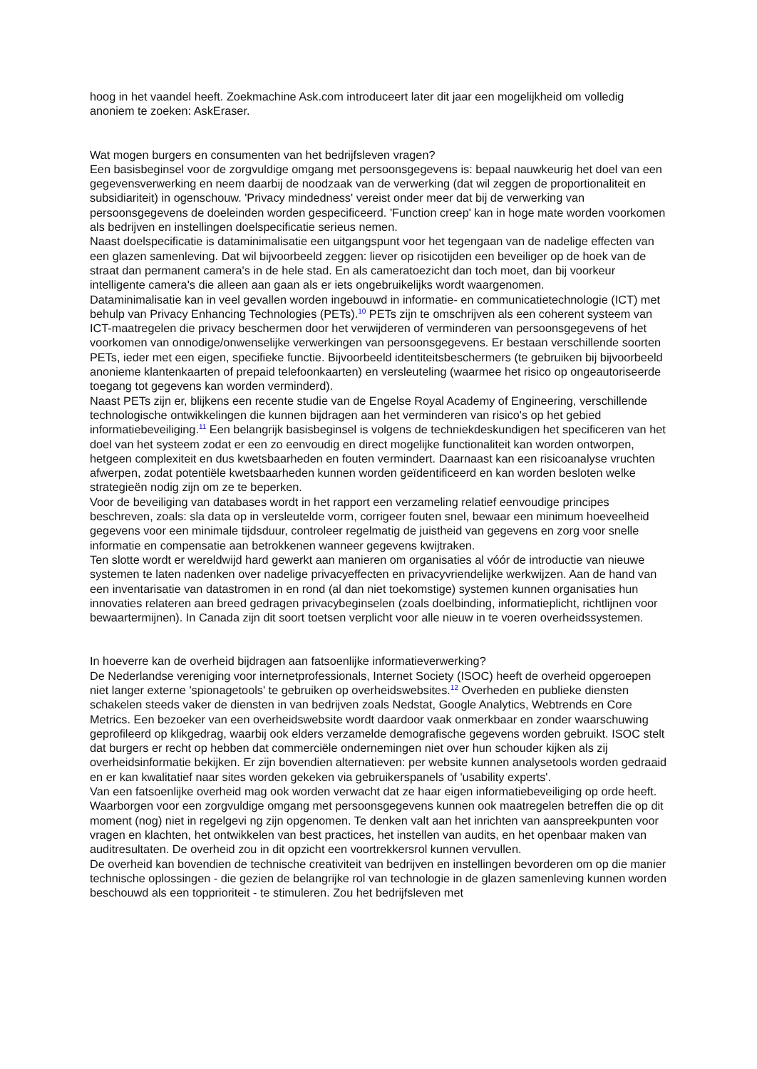hoog in het vaandel heeft. Zoekmachine Ask.com introduceert later dit jaar een mogelijkheid om volledig anoniem te zoeken: AskEraser.
Wat mogen burgers en consumenten van het bedrijfsleven vragen?
Een basisbeginsel voor de zorgvuldige omgang met persoonsgegevens is: bepaal nauwkeurig het doel van een gegevensverwerking en neem daarbij de noodzaak van de verwerking (dat wil zeggen de proportionaliteit en subsidiariteit) in ogenschouw. 'Privacy mindedness' vereist onder meer dat bij de verwerking van persoonsgegevens de doeleinden worden gespecificeerd. 'Function creep' kan in hoge mate worden voorkomen als bedrijven en instellingen doelspecificatie serieus nemen.
Naast doelspecificatie is dataminimalisatie een uitgangspunt voor het tegengaan van de nadelige effecten van een glazen samenleving. Dat wil bijvoorbeeld zeggen: liever op risicotijden een beveiliger op de hoek van de straat dan permanent camera's in de hele stad. En als cameratoezicht dan toch moet, dan bij voorkeur intelligente camera's die alleen aan gaan als er iets ongebruikelijks wordt waargenomen.
Dataminimalisatie kan in veel gevallen worden ingebouwd in informatie- en communicatietechnologie (ICT) met behulp van Privacy Enhancing Technologies (PETs).<sup>10</sup> PETs zijn te omschrijven als een coherent systeem van ICT-maatregelen die privacy beschermen door het verwijderen of verminderen van persoonsgegevens of het voorkomen van onnodige/onwenselijke verwerkingen van persoonsgegevens. Er bestaan verschillende soorten PETs, ieder met een eigen, specifieke functie. Bijvoorbeeld identiteitsbeschermers (te gebruiken bij bijvoorbeeld anonieme klantenkaarten of prepaid telefoonkaarten) en versleuteling (waarmee het risico op ongeautoriseerde toegang tot gegevens kan worden verminderd).
Naast PETs zijn er, blijkens een recente studie van de Engelse Royal Academy of Engineering, verschillende technologische ontwikkelingen die kunnen bijdragen aan het verminderen van risico's op het gebied informatiebeveiliging.<sup>11</sup> Een belangrijk basisbeginsel is volgens de techniekdeskundigen het specificeren van het doel van het systeem zodat er een zo eenvoudig en direct mogelijke functionaliteit kan worden ontworpen, hetgeen complexiteit en dus kwetsbaarheden en fouten vermindert. Daarnaast kan een risicoanalyse vruchten afwerpen, zodat potentiële kwetsbaarheden kunnen worden geïdentificeerd en kan worden besloten welke strategieën nodig zijn om ze te beperken.
Voor de beveiliging van databases wordt in het rapport een verzameling relatief eenvoudige principes beschreven, zoals: sla data op in versleutelde vorm, corrigeer fouten snel, bewaar een minimum hoeveelheid gegevens voor een minimale tijdsduur, controleer regelmatig de juistheid van gegevens en zorg voor snelle informatie en compensatie aan betrokkenen wanneer gegevens kwijtraken.
Ten slotte wordt er wereldwijd hard gewerkt aan manieren om organisaties al vóór de introductie van nieuwe systemen te laten nadenken over nadelige privacyeffecten en privacyvriendelijke werkwijzen. Aan de hand van een inventarisatie van datastromen in en rond (al dan niet toekomstige) systemen kunnen organisaties hun innovaties relateren aan breed gedragen privacybeginselen (zoals doelbinding, informatieplicht, richtlijnen voor bewaartermijnen). In Canada zijn dit soort toetsen verplicht voor alle nieuw in te voeren overheidssystemen.
In hoeverre kan de overheid bijdragen aan fatsoenlijke informatieverwerking?
De Nederlandse vereniging voor internetprofessionals, Internet Society (ISOC) heeft de overheid opgeroepen niet langer externe 'spionagetools' te gebruiken op overheidswebsites.<sup>12</sup> Overheden en publieke diensten schakelen steeds vaker de diensten in van bedrijven zoals Nedstat, Google Analytics, Webtrends en Core Metrics. Een bezoeker van een overheidswebsite wordt daardoor vaak onmerkbaar en zonder waarschuwing geprofileerd op klikgedrag, waarbij ook elders verzamelde demografische gegevens worden gebruikt. ISOC stelt dat burgers er recht op hebben dat commerciële ondernemingen niet over hun schouder kijken als zij overheidsinformatie bekijken. Er zijn bovendien alternatieven: per website kunnen analysetools worden gedraaid en er kan kwalitatief naar sites worden gekeken via gebruikerspanels of 'usability experts'.
Van een fatsoenlijke overheid mag ook worden verwacht dat ze haar eigen informatiebeveiliging op orde heeft. Waarborgen voor een zorgvuldige omgang met persoonsgegevens kunnen ook maatregelen betreffen die op dit moment (nog) niet in regelgevi ng zijn opgenomen. Te denken valt aan het inrichten van aanspreekpunten voor vragen en klachten, het ontwikkelen van best practices, het instellen van audits, en het openbaar maken van auditresultaten. De overheid zou in dit opzicht een voortrekkersrol kunnen vervullen.
De overheid kan bovendien de technische creativiteit van bedrijven en instellingen bevorderen om op die manier technische oplossingen - die gezien de belangrijke rol van technologie in de glazen samenleving kunnen worden beschouwd als een topprioriteit - te stimuleren. Zou het bedrijfsleven met